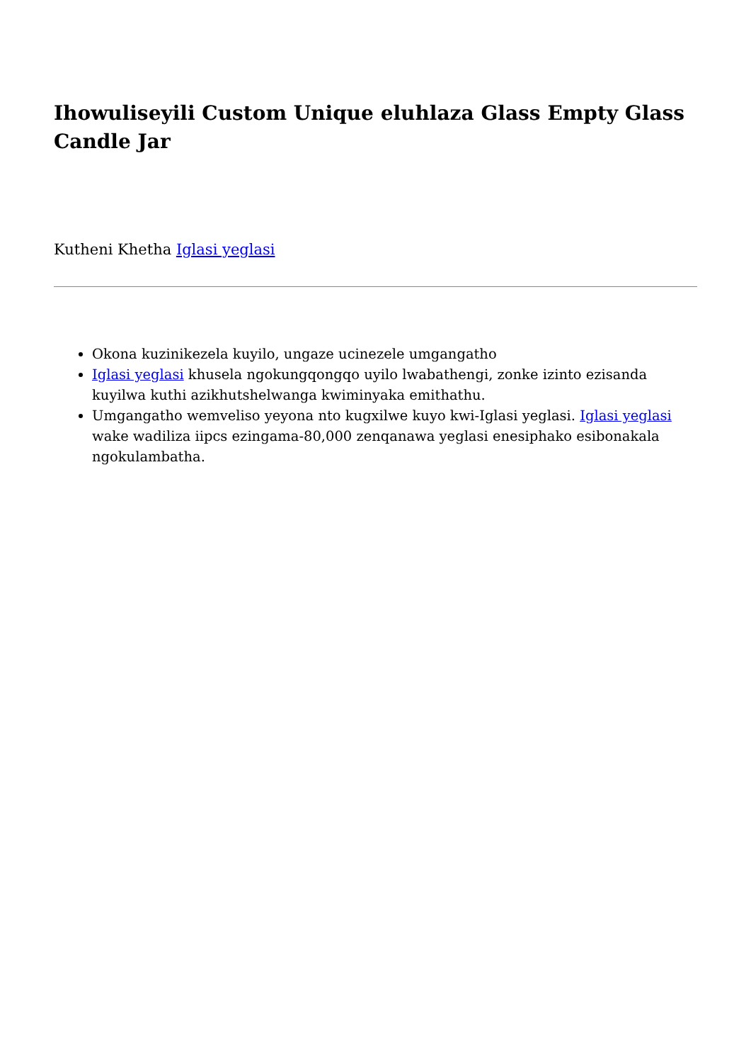Ihowuliseyili Custom Unique eluhlaza Glass Empty Glass Candle Jar
Kutheni Khetha Iglasi yeglasi
Okona kuzinikezela kuyilo, ungaze ucinezele umgangatho
Iglasi yeglasi khusela ngokungqongqo uyilo lwabathengi, zonke izinto ezisanda kuyilwa kuthi azikhutshelwanga kwiminyaka emithathu.
Umgangatho wemveliso yeyona nto kugxilwe kuyo kwi-Iglasi yeglasi. Iglasi yeglasi wake wadiliza iipcs ezingama-80,000 zenqanawa yeglasi enesiphako esibonakala ngokulambatha.